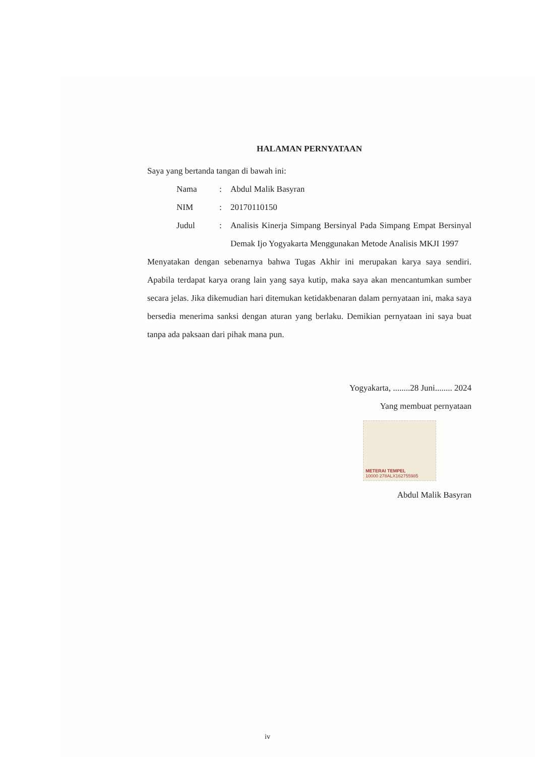HALAMAN PERNYATAAN
Saya yang bertanda tangan di bawah ini:
Nama : Abdul Malik Basyran
NIM : 20170110150
Judul : Analisis Kinerja Simpang Bersinyal Pada Simpang Empat Bersinyal Demak Ijo Yogyakarta Menggunakan Metode Analisis MKJI 1997
Menyatakan dengan sebenarnya bahwa Tugas Akhir ini merupakan karya saya sendiri. Apabila terdapat karya orang lain yang saya kutip, maka saya akan mencantumkan sumber secara jelas. Jika dikemudian hari ditemukan ketidakbenaran dalam pernyataan ini, maka saya bersedia menerima sanksi dengan aturan yang berlaku. Demikian pernyataan ini saya buat tanpa ada paksaan dari pihak mana pun.
Yogyakarta, ........28 Juni........ 2024
Yang membuat pernyataan
METERAI TEMPEL
10000 278ALX162755985
Abdul Malik Basyran
iv